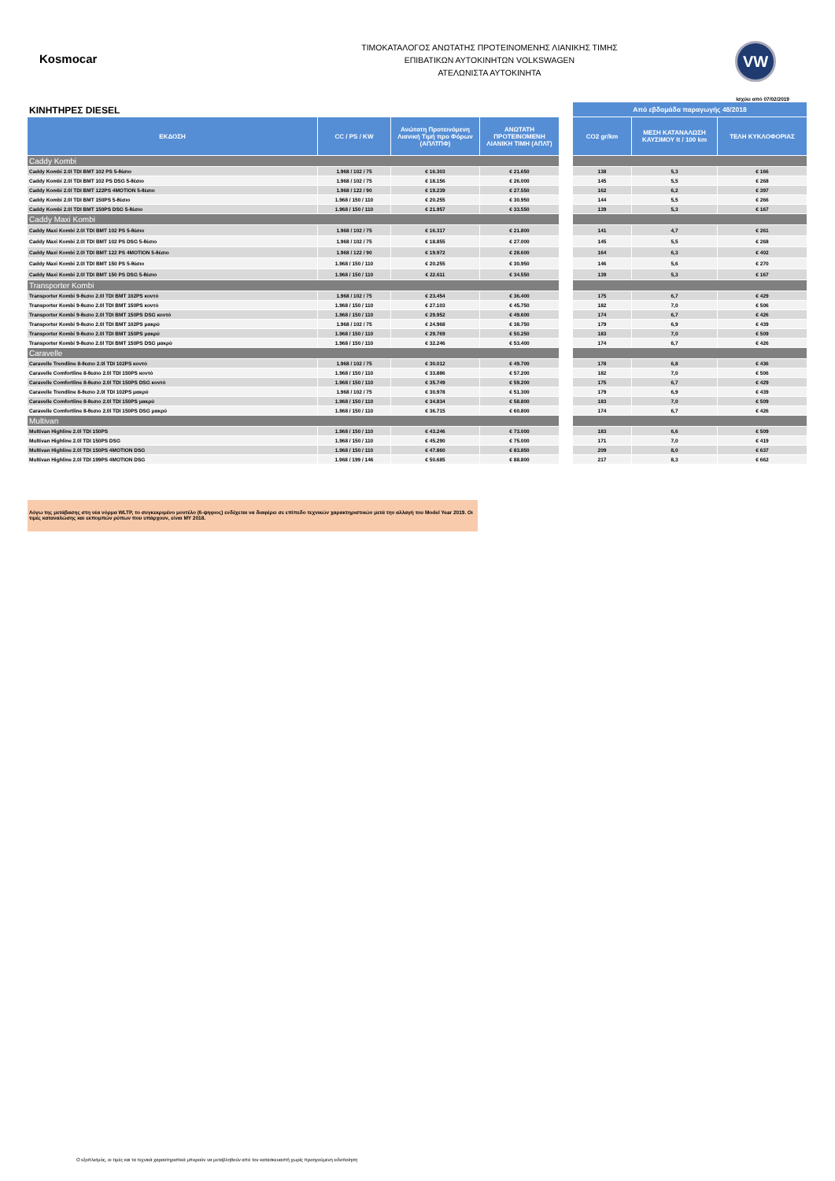Kosmocar
ΤΙΜΟΚΑΤΑΛΟΓΟΣ ΑΝΩΤΑΤΗΣ ΠΡΟΤΕΙΝΟΜΕΝΗΣ ΛΙΑΝΙΚΗΣ ΤΙΜΗΣ
ΕΠΙΒΑΤΙΚΩΝ ΑΥΤΟΚΙΝΗΤΩΝ VOLKSWAGEN
ΑΤΕΛΩΝΙΣΤΑ ΑΥΤΟΚΙΝΗΤΑ
VW
Ισχύει από 07/02/2019
| ΚΙΝΗΤΗΡΕΣ DIESEL | | | | | Από εβδομάδα παραγωγής 48/2018 | | |
| ΕΚΔΟΣΗ | CC / PS / KW | Ανώτατη Προτεινόμενη Λιανική Τιμή προ Φόρων (ΑΠΛΤΠΦ) | ΑΝΩΤΑΤΗ ΠΡΟΤΕΙΝΟΜΕΝΗ ΛΙΑΝΙΚΗ ΤΙΜΗ (ΑΠΛΤ) | | CO2 gr/km | ΜΕΣΗ ΚΑΤΑΝΑΛΩΣΗ ΚΑΥΣΙΜΟΥ lt / 100 km | ΤΕΛΗ ΚΥΚΛΟΦΟΡΙΑΣ |
| Caddy Kombi | | | | | | | |
| Caddy Kombi 2.0l TDI BMT 102 PS 5-θέσιο | 1.968 / 102 / 75 | € 16.303 | € 21.650 | | 138 | 5,3 | € 166 |
| Caddy Kombi 2.0l TDI BMT 102 PS DSG 5-θέσιο | 1.968 / 102 / 75 | € 18.156 | € 26.000 | | 145 | 5,5 | € 268 |
| Caddy Kombi 2.0l TDI BMT 122PS 4MOTION 5-θέσιο | 1.968 / 122 / 90 | € 19.239 | € 27.550 | | 162 | 6,2 | € 397 |
| Caddy Kombi 2.0l TDI BMT 150PS 5-θέσιο | 1.968 / 150 / 110 | € 20.255 | € 30.950 | | 144 | 5,5 | € 266 |
| Caddy Kombi 2.0l TDI BMT 150PS DSG 5-θέσιο | 1.968 / 150 / 110 | € 21.957 | € 33.550 | | 139 | 5,3 | € 167 |
| Caddy Maxi Kombi | | | | | | | |
| Caddy Maxi Kombi 2.0l TDI BMT 102 PS 5-θέσιο | 1.968 / 102 / 75 | € 16.317 | € 21.800 | | 141 | 4,7 | € 261 |
| Caddy Maxi Kombi 2.0l TDI BMT 102 PS DSG 5-θέσιο | 1.968 / 102 / 75 | € 18.855 | € 27.000 | | 145 | 5,5 | € 268 |
| Caddy Maxi Kombi 2.0l TDI BMT 122 PS 4MOTION 5-θέσιο | 1.968 / 122 / 90 | € 19.972 | € 28.600 | | 164 | 6,3 | € 402 |
| Caddy Maxi Kombi 2.0l TDI BMT 150 PS 5-θέσιο | 1.968 / 150 / 110 | € 20.255 | € 30.950 | | 146 | 5,6 | € 270 |
| Caddy Maxi Kombi 2.0l TDI BMT 150 PS DSG 5-θέσιο | 1.968 / 150 / 110 | € 22.611 | € 34.550 | | 139 | 5,3 | € 167 |
| Transporter Kombi | | | | | | | |
| Transporter Kombi 9-θεσιο 2.0l TDI BMT 102PS κοντό | 1.968 / 102 / 75 | € 23.454 | € 36.400 | | 175 | 6,7 | € 429 |
| Transporter Kombi 9-θεσιο 2.0l TDI BMT 150PS κοντό | 1.968 / 150 / 110 | € 27.103 | € 45.750 | | 182 | 7,0 | € 506 |
| Transporter Kombi 9-θεσιο 2.0l TDI BMT 150PS DSG κοντό | 1.968 / 150 / 110 | € 29.952 | € 49.600 | | 174 | 6,7 | € 426 |
| Transporter Kombi 9-θεσιο 2.0l TDI BMT 102PS μακρύ | 1.968 / 102 / 75 | € 24.968 | € 38.750 | | 179 | 6,9 | € 439 |
| Transporter Kombi 9-θεσιο 2.0l TDI BMT 150PS μακρύ | 1.968 / 150 / 110 | € 29.769 | € 50.250 | | 183 | 7,0 | € 509 |
| Transporter Kombi 9-θεσιο 2.0l TDI BMT 150PS DSG μακρύ | 1.968 / 150 / 110 | € 32.246 | € 53.400 | | 174 | 6,7 | € 426 |
| Caravelle | | | | | | | |
| Caravelle Trendline 8-θεσιο 2.0l TDI 102PS κοντό | 1.968 / 102 / 75 | € 30.012 | € 49.700 | | 178 | 6,8 | € 436 |
| Caravelle Comfortline 8-θεσιο 2.0l TDI 150PS κοντό | 1.968 / 150 / 110 | € 33.886 | € 57.200 | | 182 | 7,0 | € 506 |
| Caravelle Comfortline 8-θεσιο 2.0l TDI 150PS DSG κοντό | 1.968 / 150 / 110 | € 35.749 | € 59.200 | | 175 | 6,7 | € 429 |
| Caravelle Trendline 8-θεσιο 2.0l TDI 102PS μακρύ | 1.968 / 102 / 75 | € 30.978 | € 51.300 | | 179 | 6,9 | € 439 |
| Caravelle Comfortline 8-θεσιο 2.0l TDI 150PS μακρύ | 1.968 / 150 / 110 | € 34.834 | € 58.800 | | 183 | 7,0 | € 509 |
| Caravelle Comfortline 8-θεσιο 2.0l TDI 150PS DSG μακρύ | 1.968 / 150 / 110 | € 36.715 | € 60.800 | | 174 | 6,7 | € 426 |
| Multivan | | | | | | | |
| Multivan Highline 2.0l TDI 150PS | 1.968 / 150 / 110 | € 43.246 | € 73.000 | | 183 | 6,6 | € 509 |
| Multivan Highline 2.0l TDI 150PS DSG | 1.968 / 150 / 110 | € 45.290 | € 75.000 | | 171 | 7,0 | € 419 |
| Multivan Highline 2.0l TDI 150PS 4MOTION DSG | 1.968 / 150 / 110 | € 47.860 | € 83.850 | | 209 | 8,0 | € 637 |
| Multivan Highline 2.0l TDI 199PS 4MOTION DSG | 1.968 / 199 / 146 | € 50.685 | € 88.800 | | 217 | 8,3 | € 662 |
Λόγω της μετάβασης στη νέα νόρμα WLTP, το συγκεκριμένο μοντέλο (6-ψηφιος) ενδέχεται να διαφέρει σε επίπεδο τεχνικών χαρακτηριστικών μετά την αλλαγή του Model Year 2019. Οι τιμές καταναλώσης και εκπομπών ρύπων που υπάρχουν, είναι MY 2018.
Ο εξοπλισμός, οι τιμές και τα τεχνικά χαρακτηριστικά μπορούν να μεταβληθούν από τον κατασκευαστή χωρίς προηγούμενη ειδοποίηση